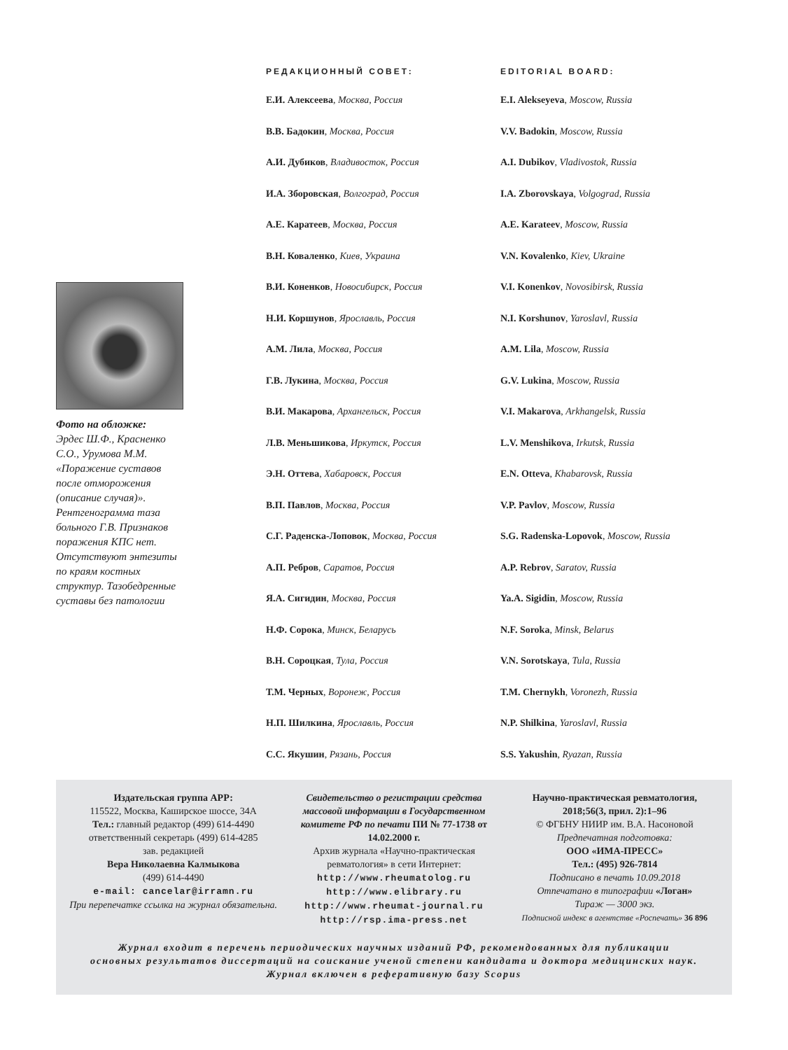Фото на обложке:
Эрдес Ш.Ф., Красненко С.О., Урумова М.М. «Поражение суставов после отморожения (описание случая)». Рентгенограмма таза больного Г.В. Признаков поражения КПС нет. Отсутствуют энтезиты по краям костных структур. Тазобедренные суставы без патологии
РЕДАКЦИОННЫЙ СОВЕТ:
Е.И. Алексеева, Москва, Россия
В.В. Бадокин, Москва, Россия
А.И. Дубиков, Владивосток, Россия
И.А. Зборовская, Волгоград, Россия
А.Е. Каратеев, Москва, Россия
В.Н. Коваленко, Киев, Украина
В.И. Коненков, Новосибирск, Россия
Н.И. Коршунов, Ярославль, Россия
А.М. Лила, Москва, Россия
Г.В. Лукина, Москва, Россия
В.И. Макарова, Архангельск, Россия
Л.В. Меньшикова, Иркутск, Россия
Э.Н. Оттева, Хабаровск, Россия
В.П. Павлов, Москва, Россия
С.Г. Раденска-Лоповок, Москва, Россия
А.П. Ребров, Саратов, Россия
Я.А. Сигидин, Москва, Россия
Н.Ф. Сорока, Минск, Беларусь
В.Н. Сороцкая, Тула, Россия
Т.М. Черных, Воронеж, Россия
Н.П. Шилкина, Ярославль, Россия
С.С. Якушин, Рязань, Россия
EDITORIAL BOARD:
E.I. Alekseyeva, Moscow, Russia
V.V. Badokin, Moscow, Russia
A.I. Dubikov, Vladivostok, Russia
I.A. Zborovskaya, Volgograd, Russia
A.E. Karateev, Moscow, Russia
V.N. Kovalenko, Kiev, Ukraine
V.I. Konenkov, Novosibirsk, Russia
N.I. Korshunov, Yaroslavl, Russia
A.M. Lila, Moscow, Russia
G.V. Lukina, Moscow, Russia
V.I. Makarova, Arkhangelsk, Russia
L.V. Menshikova, Irkutsk, Russia
E.N. Otteva, Khabarovsk, Russia
V.P. Pavlov, Moscow, Russia
S.G. Radenska-Lopovok, Moscow, Russia
A.P. Rebrov, Saratov, Russia
Ya.A. Sigidin, Moscow, Russia
N.F. Soroka, Minsk, Belarus
V.N. Sorotskaya, Tula, Russia
T.M. Chernykh, Voronezh, Russia
N.P. Shilkina, Yaroslavl, Russia
S.S. Yakushin, Ryazan, Russia
Издательская группа АРР:
115522, Москва, Каширское шоссе, 34А
Тел.: главный редактор (499) 614-4490
ответственный секретарь (499) 614-4285
зав. редакцией
Вера Николаевна Калмыкова
(499) 614-4490
e-mail: cancelar@irramn.ru
При перепечатке ссылка на журнал обязательна.
Свидетельство о регистрации средства массовой информации в Государственном комитете РФ по печати ПИ № 77-1738 от 14.02.2000 г.
Архив журнала «Научно-практическая ревматология» в сети Интернет:
http://www.rheumatolog.ru
http://www.elibrary.ru
http://www.rheumat-journal.ru
http://rsp.ima-press.net
Научно-практическая ревматология, 2018;56(3, прил. 2):1–96
© ФГБНУ НИИР им. В.А. Насоновой
Предпечатная подготовка:
ООО «ИМА-ПРЕСС»
Тел.: (495) 926-7814
Подписано в печать 10.09.2018
Отпечатано в типографии «Логан»
Тираж — 3000 экз.
Подписной индекс в агентстве «Роспечать» 36 896
Журнал входит в перечень периодических научных изданий РФ, рекомендованных для публикации
основных результатов диссертаций на соискание ученой степени кандидата и доктора медицинских наук.
Журнал включен в реферативную базу Scopus